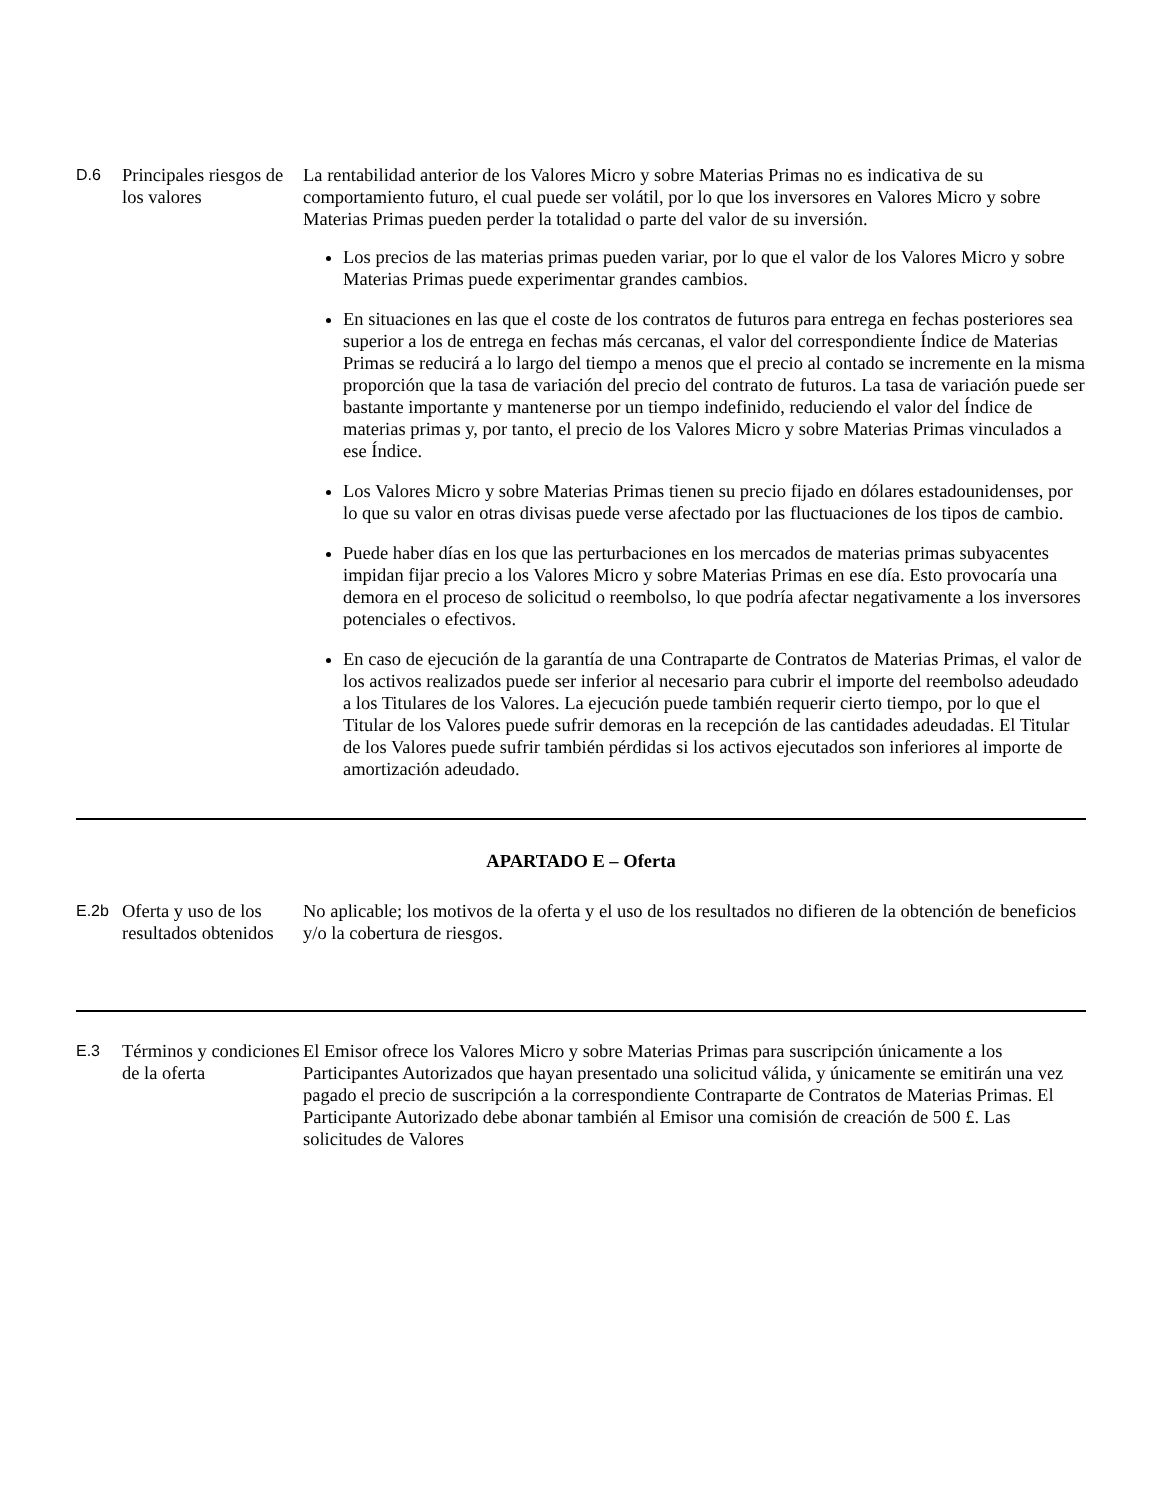| D.6 | Principales riesgos de los valores | La rentabilidad anterior de los Valores Micro y sobre Materias Primas no es indicativa de su comportamiento futuro, el cual puede ser volátil, por lo que los inversores en Valores Micro y sobre Materias Primas pueden perder la totalidad o parte del valor de su inversión. Los precios de las materias primas pueden variar, por lo que el valor de los Valores Micro y sobre Materias Primas puede experimentar grandes cambios. En situaciones en las que el coste de los contratos de futuros para entrega en fechas posteriores sea superior a los de entrega en fechas más cercanas, el valor del correspondiente Índice de Materias Primas se reducirá a lo largo del tiempo a menos que el precio al contado se incremente en la misma proporción que la tasa de variación del precio del contrato de futuros. La tasa de variación puede ser bastante importante y mantenerse por un tiempo indefinido, reduciendo el valor del Índice de materias primas y, por tanto, el precio de los Valores Micro y sobre Materias Primas vinculados a ese Índice. Los Valores Micro y sobre Materias Primas tienen su precio fijado en dólares estadounidenses, por lo que su valor en otras divisas puede verse afectado por las fluctuaciones de los tipos de cambio. Puede haber días en los que las perturbaciones en los mercados de materias primas subyacentes impidan fijar precio a los Valores Micro y sobre Materias Primas en ese día. Esto provocaría una demora en el proceso de solicitud o reembolso, lo que podría afectar negativamente a los inversores potenciales o efectivos. En caso de ejecución de la garantía de una Contraparte de Contratos de Materias Primas, el valor de los activos realizados puede ser inferior al necesario para cubrir el importe del reembolso adeudado a los Titulares de los Valores. La ejecución puede también requerir cierto tiempo, por lo que el Titular de los Valores puede sufrir demoras en la recepción de las cantidades adeudadas. El Titular de los Valores puede sufrir también pérdidas si los activos ejecutados son inferiores al importe de amortización adeudado. |
| APARTADO E – Oferta | | |
| E.2b | Oferta y uso de los resultados obtenidos | No aplicable; los motivos de la oferta y el uso de los resultados no difieren de la obtención de beneficios y/o la cobertura de riesgos. |
| E.3 | Términos y condiciones de la oferta | El Emisor ofrece los Valores Micro y sobre Materias Primas para suscripción únicamente a los Participantes Autorizados que hayan presentado una solicitud válida, y únicamente se emitirán una vez pagado el precio de suscripción a la correspondiente Contraparte de Contratos de Materias Primas. El Participante Autorizado debe abonar también al Emisor una comisión de creación de 500 £. Las solicitudes de Valores |